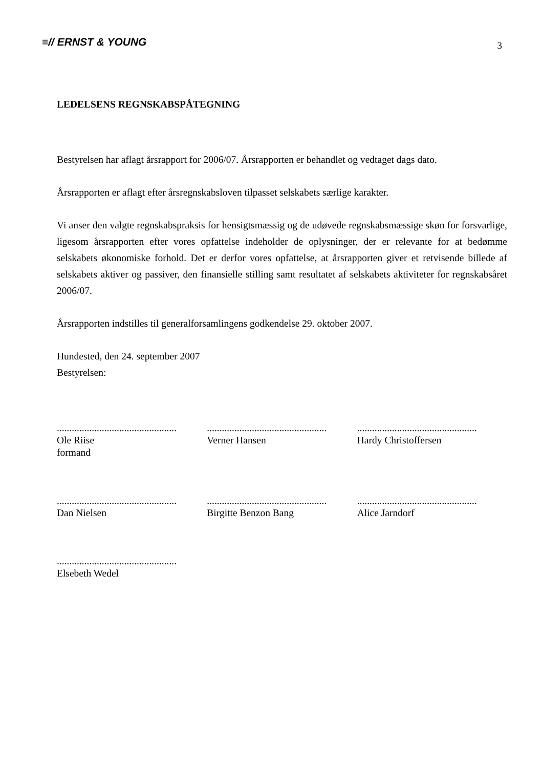≡// ERNST & YOUNG
3
LEDELSENS REGNSKABSPÅTEGNING
Bestyrelsen har aflagt årsrapport for 2006/07. Årsrapporten er behandlet og vedtaget dags dato.
Årsrapporten er aflagt efter årsregnskabsloven tilpasset selskabets særlige karakter.
Vi anser den valgte regnskabspraksis for hensigtsmæssig og de udøvede regnskabsmæssige skøn for forsvarlige, ligesom årsrapporten efter vores opfattelse indeholder de oplysninger, der er relevante for at bedømme selskabets økonomiske forhold. Det er derfor vores opfattelse, at årsrapporten giver et retvisende billede af selskabets aktiver og passiver, den finansielle stilling samt resultatet af selskabets aktiviteter for regnskabsåret 2006/07.
Årsrapporten indstilles til generalforsamlingens godkendelse 29. oktober 2007.
Hundested, den 24. september 2007
Bestyrelsen:
................................................
Ole Riise
formand
................................................
Verner Hansen
................................................
Hardy Christoffersen
................................................
Dan Nielsen
................................................
Birgitte Benzon Bang
................................................
Alice Jarndorf
................................................
Elsebeth Wedel